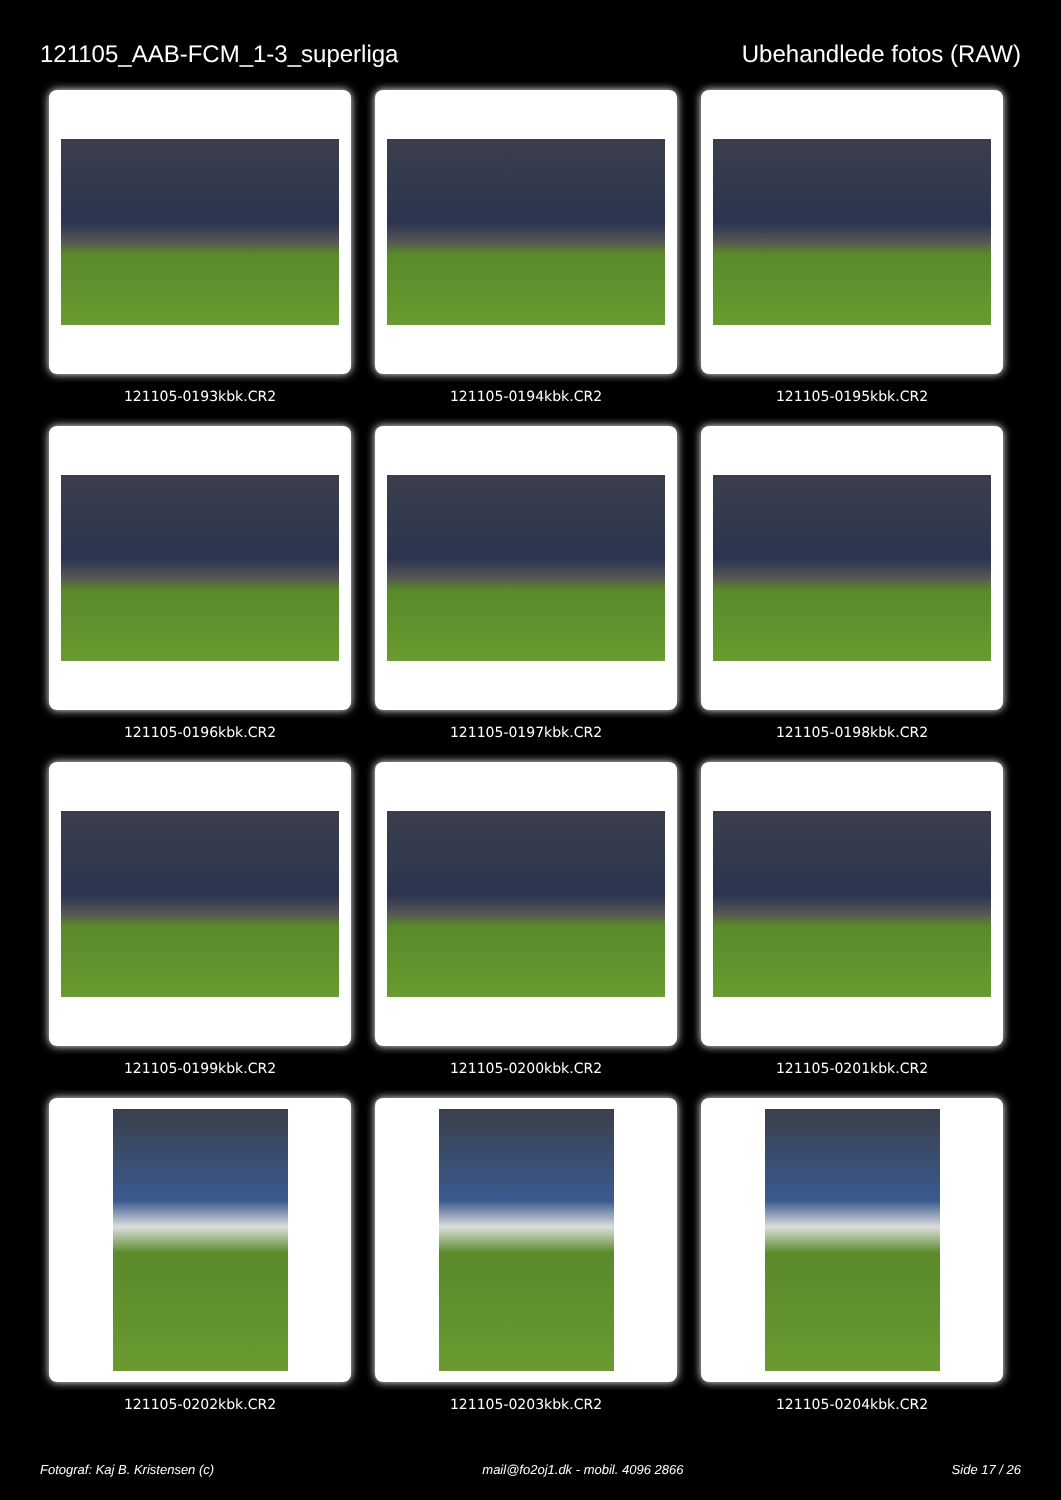121105_AAB-FCM_1-3_superliga Ubehandlede fotos (RAW)
121105-0193kbk.CR2
121105-0194kbk.CR2
121105-0195kbk.CR2
121105-0196kbk.CR2
121105-0197kbk.CR2
121105-0198kbk.CR2
121105-0199kbk.CR2
121105-0200kbk.CR2
121105-0201kbk.CR2
121105-0202kbk.CR2
121105-0203kbk.CR2
121105-0204kbk.CR2
Fotograf: Kaj B. Kristensen (c) mail@fo2oj1.dk - mobil. 4096 2866 Side 17 / 26